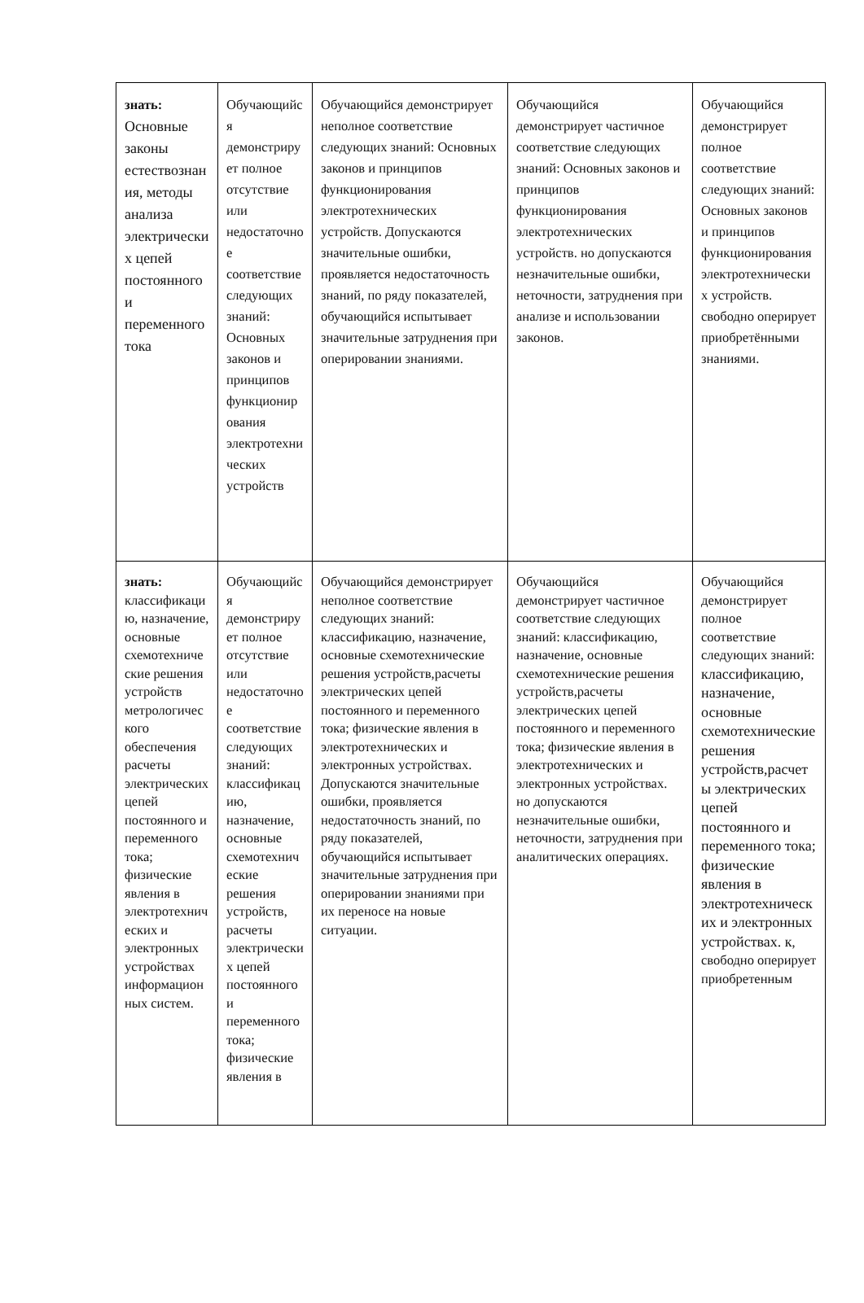| знать: Основные законы естествознания, методы анализа электрических цепей постоянного и переменного тока | Обучающийся демонстрирует полное отсутствие или недостаточное соответствие следующих знаний: Основных законов и принципов функционирования электротехнических устройств | Обучающийся демонстрирует неполное соответствие следующих знаний: Основных законов и принципов функционирования электротехнических устройств. Допускаются значительные ошибки, проявляется недостаточность знаний, по ряду показателей, обучающийся испытывает значительные затруднения при оперировании знаниями. | Обучающийся демонстрирует частичное соответствие следующих знаний: Основных законов и принципов функционирования электротехнических устройств. но допускаются незначительные ошибки, неточности, затруднения при анализе и использовании законов. | Обучающийся демонстрирует полное соответствие следующих знаний: Основных законов и принципов функционирования электротехнических устройств. свободно оперирует приобретёнными знаниями. |
| знать: классификацию, назначение, основные схемотехнические решения устройств метрологического обеспечения расчеты электрических цепей постоянного и переменного тока; физические явления в электротехнических и электронных устройствах информационных систем. | Обучающийся демонстрирует полное отсутствие или недостаточное соответствие следующих знаний: классификацию, назначение, основные схемотехнические решения устройств, расчеты электрических цепей постоянного и переменного тока; физические явления в | Обучающийся демонстрирует неполное соответствие следующих знаний: классификацию, назначение, основные схемотехнические решения устройств,расчеты электрических цепей постоянного и переменного тока; физические явления в электротехнических и электронных устройствах. Допускаются значительные ошибки, проявляется недостаточность знаний, по ряду показателей, обучающийся испытывает значительные затруднения при оперировании знаниями при их переносе на новые ситуации. | Обучающийся демонстрирует частичное соответствие следующих знаний: классификацию, назначение, основные схемотехнические решения устройств,расчеты электрических цепей постоянного и переменного тока; физические явления в электротехнических и электронных устройствах. но допускаются незначительные ошибки, неточности, затруднения при аналитических операциях. | Обучающийся демонстрирует полное соответствие следующих знаний: классификацию, назначение, основные схемотехнические решения устройств,расчеты электрических цепей постоянного и переменного тока; физические явления в электротехнических и электронных устройствах. к , свободно оперирует приобретенным |